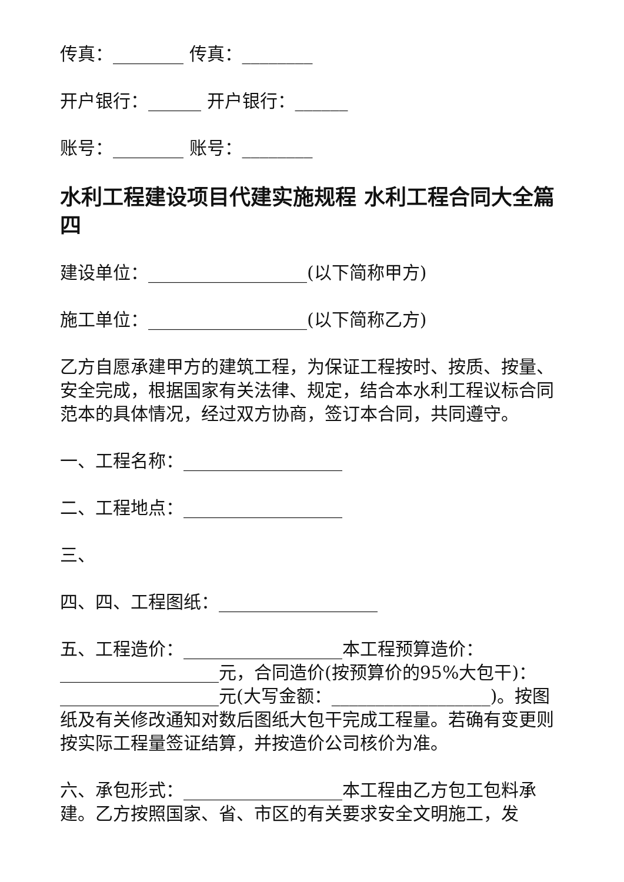传真：________ 传真：________
开户银行：______ 开户银行：______
账号：________ 账号：________
水利工程建设项目代建实施规程 水利工程合同大全篇四
建设单位：__________________(以下简称甲方)
施工单位：__________________(以下简称乙方)
乙方自愿承建甲方的建筑工程，为保证工程按时、按质、按量、安全完成，根据国家有关法律、规定，结合本水利工程议标合同范本的具体情况，经过双方协商，签订本合同，共同遵守。
一、工程名称：__________________
二、工程地点：__________________
三、
四、四、工程图纸：__________________
五、工程造价：__________________本工程预算造价：__________________元，合同造价(按预算价的95%大包干)：__________________元(大写金额：__________________)。按图纸及有关修改通知对数后图纸大包干完成工程量。若确有变更则按实际工程量签证结算，并按造价公司核价为准。
六、承包形式：__________________本工程由乙方包工包料承建。乙方按照国家、省、市区的有关要求安全文明施工，发